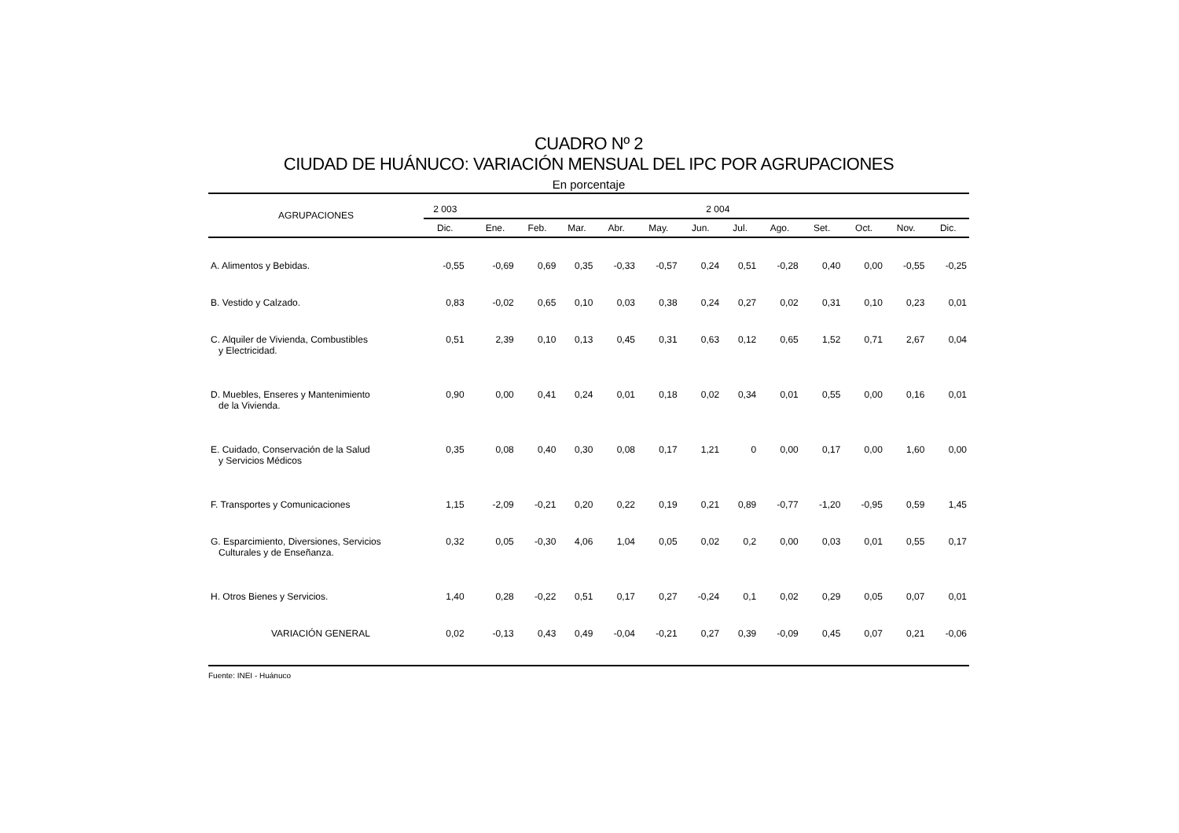CUADRO Nº 2
CIUDAD DE HUÁNUCO: VARIACIÓN MENSUAL DEL IPC POR AGRUPACIONES
En porcentaje
| AGRUPACIONES | 2 003 | 2 004 | | | | | | | | | | | | |
| --- | --- | --- | --- | --- | --- | --- | --- | --- | --- | --- | --- | --- | --- | --- |
| | Dic. | | Ene. | Feb. | Mar. | Abr. | May. | Jun. | Jul. | Ago. | Set. | Oct. | Nov. | Dic. |
| A. Alimentos y Bebidas. | -0,55 | | -0,69 | 0,69 | 0,35 | -0,33 | -0,57 | 0,24 | 0,51 | -0,28 | 0,40 | 0,00 | -0,55 | -0,25 |
| B. Vestido y Calzado. | 0,83 | | -0,02 | 0,65 | 0,10 | 0,03 | 0,38 | 0,24 | 0,27 | 0,02 | 0,31 | 0,10 | 0,23 | 0,01 |
| C. Alquiler de Vivienda, Combustibles y Electricidad. | 0,51 | | 2,39 | 0,10 | 0,13 | 0,45 | 0,31 | 0,63 | 0,12 | 0,65 | 1,52 | 0,71 | 2,67 | 0,04 |
| D. Muebles, Enseres y Mantenimiento de la Vivienda. | 0,90 | | 0,00 | 0,41 | 0,24 | 0,01 | 0,18 | 0,02 | 0,34 | 0,01 | 0,55 | 0,00 | 0,16 | 0,01 |
| E. Cuidado, Conservación de la Salud y Servicios Médicos | 0,35 | | 0,08 | 0,40 | 0,30 | 0,08 | 0,17 | 1,21 | 0 | 0,00 | 0,17 | 0,00 | 1,60 | 0,00 |
| F. Transportes y Comunicaciones | 1,15 | | -2,09 | -0,21 | 0,20 | 0,22 | 0,19 | 0,21 | 0,89 | -0,77 | -1,20 | -0,95 | 0,59 | 1,45 |
| G. Esparcimiento, Diversiones, Servicios Culturales y de Enseñanza. | 0,32 | | 0,05 | -0,30 | 4,06 | 1,04 | 0,05 | 0,02 | 0,2 | 0,00 | 0,03 | 0,01 | 0,55 | 0,17 |
| H. Otros Bienes y Servicios. | 1,40 | | 0,28 | -0,22 | 0,51 | 0,17 | 0,27 | -0,24 | 0,1 | 0,02 | 0,29 | 0,05 | 0,07 | 0,01 |
| VARIACIÓN GENERAL | 0,02 | | -0,13 | 0,43 | 0,49 | -0,04 | -0,21 | 0,27 | 0,39 | -0,09 | 0,45 | 0,07 | 0,21 | -0,06 |
Fuente: INEI - Huánuco